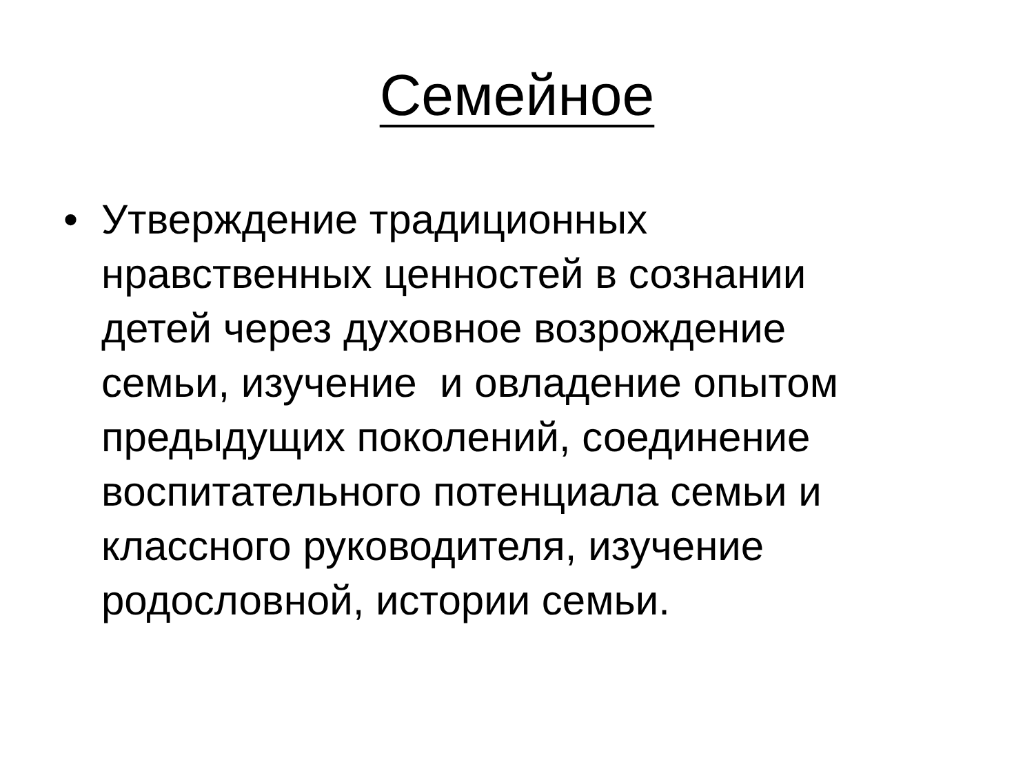Семейное
• Утверждение традиционных
нравственных ценностей в сознании
детей через духовное возрождение
семьи, изучение и овладение опытом
предыдущих поколений, соединение
воспитательного потенциала семьи и
классного руководителя, изучение
родословной, истории семьи.